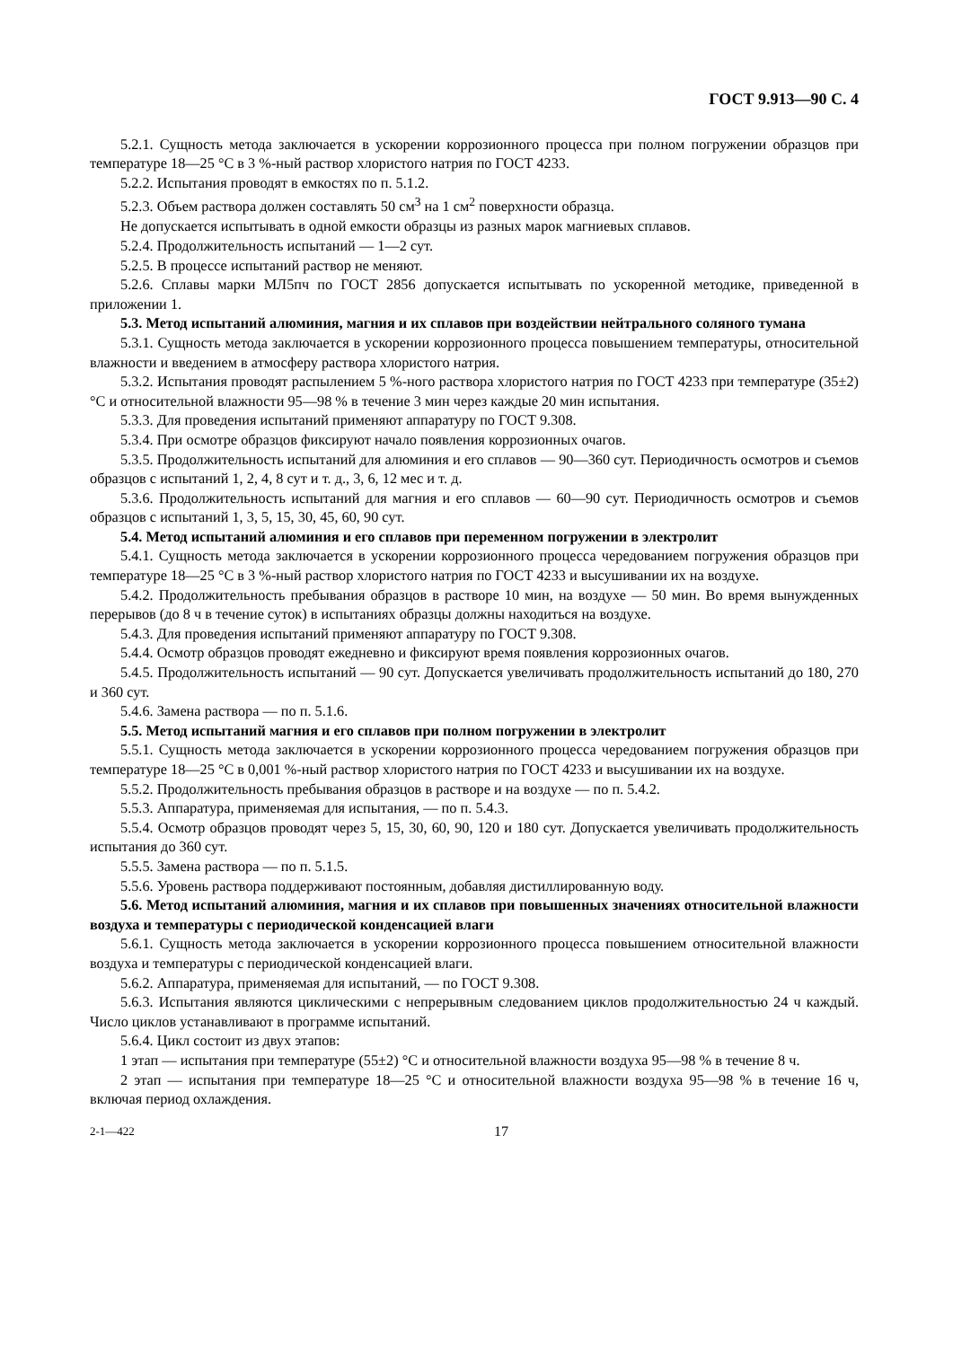ГОСТ 9.913—90 С. 4
5.2.1. Сущность метода заключается в ускорении коррозионного процесса при полном погружении образцов при температуре 18—25 °С в 3 %-ный раствор хлористого натрия по ГОСТ 4233.
5.2.2. Испытания проводят в емкостях по п. 5.1.2.
5.2.3. Объем раствора должен составлять 50 см<sup>3</sup> на 1 см<sup>2</sup> поверхности образца.
Не допускается испытывать в одной емкости образцы из разных марок магниевых сплавов.
5.2.4. Продолжительность испытаний — 1—2 сут.
5.2.5. В процессе испытаний раствор не меняют.
5.2.6. Сплавы марки МЛ5пч по ГОСТ 2856 допускается испытывать по ускоренной методике, приведенной в приложении 1.
5.3. Метод испытаний алюминия, магния и их сплавов при воздействии нейтрального соляного тумана
5.3.1. Сущность метода заключается в ускорении коррозионного процесса повышением температуры, относительной влажности и введением в атмосферу раствора хлористого натрия.
5.3.2. Испытания проводят распылением 5 %-ного раствора хлористого натрия по ГОСТ 4233 при температуре (35±2) °С и относительной влажности 95—98 % в течение 3 мин через каждые 20 мин испытания.
5.3.3. Для проведения испытаний применяют аппаратуру по ГОСТ 9.308.
5.3.4. При осмотре образцов фиксируют начало появления коррозионных очагов.
5.3.5. Продолжительность испытаний для алюминия и его сплавов — 90—360 сут. Периодичность осмотров и съемов образцов с испытаний 1, 2, 4, 8 сут и т. д., 3, 6, 12 мес и т. д.
5.3.6. Продолжительность испытаний для магния и его сплавов — 60—90 сут. Периодичность осмотров и съемов образцов с испытаний 1, 3, 5, 15, 30, 45, 60, 90 сут.
5.4. Метод испытаний алюминия и его сплавов при переменном погружении в электролит
5.4.1. Сущность метода заключается в ускорении коррозионного процесса чередованием погружения образцов при температуре 18—25 °С в 3 %-ный раствор хлористого натрия по ГОСТ 4233 и высушивании их на воздухе.
5.4.2. Продолжительность пребывания образцов в растворе 10 мин, на воздухе — 50 мин. Во время вынужденных перерывов (до 8 ч в течение суток) в испытаниях образцы должны находиться на воздухе.
5.4.3. Для проведения испытаний применяют аппаратуру по ГОСТ 9.308.
5.4.4. Осмотр образцов проводят ежедневно и фиксируют время появления коррозионных очагов.
5.4.5. Продолжительность испытаний — 90 сут. Допускается увеличивать продолжительность испытаний до 180, 270 и 360 сут.
5.4.6. Замена раствора — по п. 5.1.6.
5.5. Метод испытаний магния и его сплавов при полном погружении в электролит
5.5.1. Сущность метода заключается в ускорении коррозионного процесса чередованием погружения образцов при температуре 18—25 °С в 0,001 %-ный раствор хлористого натрия по ГОСТ 4233 и высушивании их на воздухе.
5.5.2. Продолжительность пребывания образцов в растворе и на воздухе — по п. 5.4.2.
5.5.3. Аппаратура, применяемая для испытания, — по п. 5.4.3.
5.5.4. Осмотр образцов проводят через 5, 15, 30, 60, 90, 120 и 180 сут. Допускается увеличивать продолжительность испытания до 360 сут.
5.5.5. Замена раствора — по п. 5.1.5.
5.5.6. Уровень раствора поддерживают постоянным, добавляя дистиллированную воду.
5.6. Метод испытаний алюминия, магния и их сплавов при повышенных значениях относительной влажности воздуха и температуры с периодической конденсацией влаги
5.6.1. Сущность метода заключается в ускорении коррозионного процесса повышением относительной влажности воздуха и температуры с периодической конденсацией влаги.
5.6.2. Аппаратура, применяемая для испытаний, — по ГОСТ 9.308.
5.6.3. Испытания являются циклическими с непрерывным следованием циклов продолжительностью 24 ч каждый. Число циклов устанавливают в программе испытаний.
5.6.4. Цикл состоит из двух этапов:
1 этап — испытания при температуре (55±2) °С и относительной влажности воздуха 95—98 % в течение 8 ч.
2 этап — испытания при температуре 18—25 °С и относительной влажности воздуха 95—98 % в течение 16 ч, включая период охлаждения.
2-1—422 17